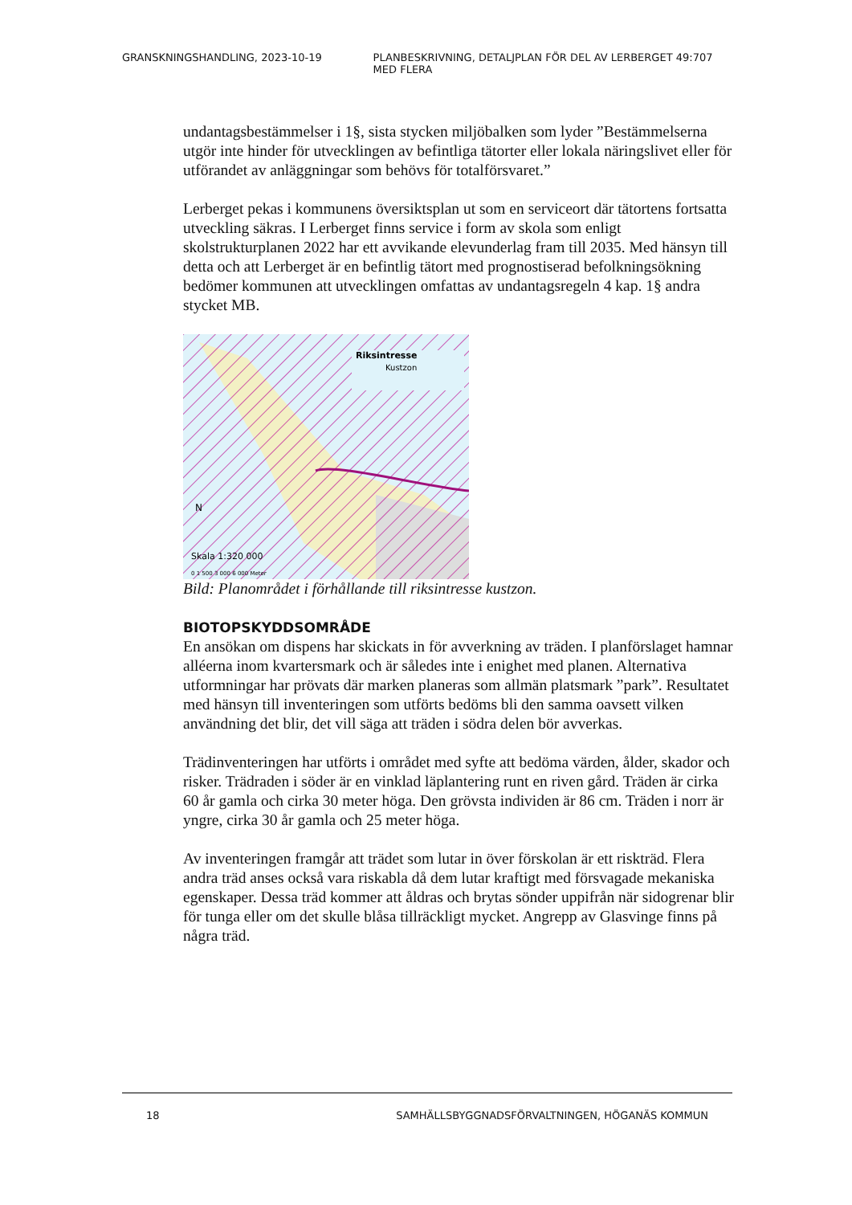GRANSKNINGSHANDLING, 2023-10-19 PLANBESKRIVNING, DETALJPLAN FÖR DEL AV LERBERGET 49:707 MED FLERA
undantagsbestämmelser i 1§, sista stycken miljöbalken som lyder ”Bestämmelserna utgör inte hinder för utvecklingen av befintliga tätorter eller lokala näringslivet eller för utförandet av anläggningar som behövs för totalförsvaret.”
Lerberget pekas i kommunens översiktsplan ut som en serviceort där tätortens fortsatta utveckling säkras. I Lerberget finns service i form av skola som enligt skolstrukturplanen 2022 har ett avvikande elevunderlag fram till 2035. Med hänsyn till detta och att Lerberget är en befintlig tätort med prognostiserad befolkningsökning bedömer kommunen att utvecklingen omfattas av undantagsregeln 4 kap. 1§ andra stycket MB.
Riksintresse
Kustzon
N
Skala 1:320 000
0 1 500 3 000 6 000 Meter
Bild: Planområdet i förhållande till riksintresse kustzon.
BIOTOPSKYDDSOMRÅDE
En ansökan om dispens har skickats in för avverkning av träden. I planförslaget hamnar alléerna inom kvartersmark och är således inte i enighet med planen. Alternativa utformningar har prövats där marken planeras som allmän platsmark ”park”. Resultatet med hänsyn till inventeringen som utförts bedöms bli den samma oavsett vilken användning det blir, det vill säga att träden i södra delen bör avverkas.
Trädinventeringen har utförts i området med syfte att bedöma värden, ålder, skador och risker. Trädraden i söder är en vinklad läplantering runt en riven gård. Träden är cirka 60 år gamla och cirka 30 meter höga. Den grövsta individen är 86 cm. Träden i norr är yngre, cirka 30 år gamla och 25 meter höga.
Av inventeringen framgår att trädet som lutar in över förskolan är ett riskträd. Flera andra träd anses också vara riskabla då dem lutar kraftigt med försvagade mekaniska egenskaper. Dessa träd kommer att åldras och brytas sönder uppifrån när sidogrenar blir för tunga eller om det skulle blåsa tillräckligt mycket. Angrepp av Glasvinge finns på några träd.
18 SAMHÄLLSBYGGNADSFÖRVALTNINGEN, HÖGANÄS KOMMUN